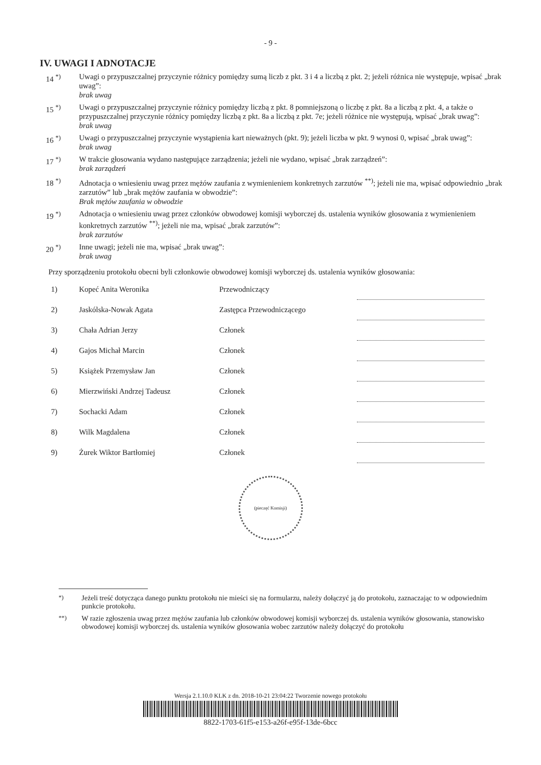- 9 -
IV. UWAGI I ADNOTACJE
14 <sup>*)</sup> Uwagi o przypuszczalnej przyczynie różnicy pomiędzy sumą liczb z pkt. 3 i 4 a liczbą z pkt. 2; jeżeli różnica nie występuje, wpisać „brak uwag”:
brak uwag
15 <sup>*)</sup> Uwagi o przypuszczalnej przyczynie różnicy pomiędzy liczbą z pkt. 8 pomniejszoną o liczbę z pkt. 8a a liczbą z pkt. 4, a także o przypuszczalnej przyczynie różnicy pomiędzy liczbą z pkt. 8a a liczbą z pkt. 7e; jeżeli różnice nie występują, wpisać „brak uwag”:
brak uwag
16 <sup>*)</sup> Uwagi o przypuszczalnej przyczynie wystąpienia kart nieważnych (pkt. 9); jeżeli liczba w pkt. 9 wynosi 0, wpisać „brak uwag”:
brak uwag
17 <sup>*)</sup> W trakcie głosowania wydano następujące zarządzenia; jeżeli nie wydano, wpisać „brak zarządzeń”:
brak zarządzeń
18 <sup>*)</sup> Adnotacja o wniesieniu uwag przez mężów zaufania z wymienieniem konkretnych zarzutów <sup>**)</sup>; jeżeli nie ma, wpisać odpowiednio „brak zarzutów” lub „brak mężów zaufania w obwodzie”:
Brak mężów zaufania w obwodzie
19 <sup>*)</sup> Adnotacja o wniesieniu uwag przez członków obwodowej komisji wyborczej ds. ustalenia wyników głosowania z wymienieniem konkretnych zarzutów <sup>**)</sup>; jeżeli nie ma, wpisać „brak zarzutów”:
brak zarzutów
20 <sup>*)</sup> Inne uwagi; jeżeli nie ma, wpisać „brak uwag”:
brak uwag
Przy sporządzeniu protokołu obecni byli członkowie obwodowej komisji wyborczej ds. ustalenia wyników głosowania:
| 1) | Kopeć Anita Weronika | Przewodniczący | |
| 2) | Jaskólska-Nowak Agata | Zastępca Przewodniczącego | |
| 3) | Chała Adrian Jerzy | Członek | |
| 4) | Gajos Michał Marcin | Członek | |
| 5) | Książek Przemysław Jan | Członek | |
| 6) | Mierzwiński Andrzej Tadeusz | Członek | |
| 7) | Sochacki Adam | Członek | |
| 8) | Wilk Magdalena | Członek | |
| 9) | Żurek Wiktor Bartłomiej | Członek | |
(pieczęć Komisji)
<sup>*)</sup> Jeżeli treść dotycząca danego punktu protokołu nie mieści się na formularzu, należy dołączyć ją do protokołu, zaznaczając to w odpowiednim punkcie protokołu.
<sup>**)</sup> W razie zgłoszenia uwag przez mężów zaufania lub członków obwodowej komisji wyborczej ds. ustalenia wyników głosowania, stanowisko obwodowej komisji wyborczej ds. ustalenia wyników głosowania wobec zarzutów należy dołączyć do protokołu
Wersja 2.1.10.0 KLK z dn. 2018-10-21 23:04:22 Tworzenie nowego protokołu
8822-1703-61f5-e153-a26f-e95f-13de-6bcc